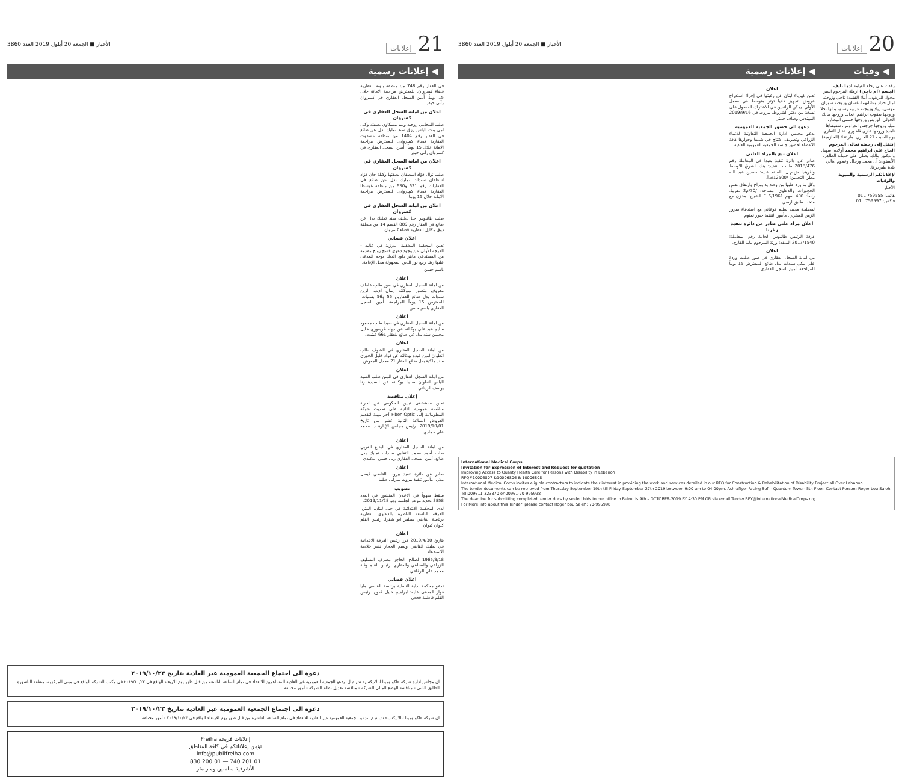21 إعلانات الأخبار ■ الجمعة 20 أيلول 2019 العدد 3860
◀ إعلانات رسمية
في العقار رقم 748 من منطقة بلونه العقارية قضاء كسروان. للمعترض مراجعة الامانة خلال 15 يوماً. أمين السجل العقاري في كسروان رآني حيدر
اعلان من امانة السجل العقاري في كسروان
طلب المحامي روجيه وليم مسكاوي بصفته وكيل امي بنت الياس رزق سند تمليك بدل عن ضائع في العقار رقم 1404 من منطقة عشقوت العقارية قضاء كسروان. للمعترض مراجعة الامانة خلال 15 يوماً. أمين السجل العقاري في كسروان رآني حيدر
اعلان من امانة السجل العقاري في كسروان
طلب نوال فؤاد اسطفان بصفتها وكيلة جان فؤاد اسطفان سندات تمليك بدل عن ضائع في العقارات رقم 621 و630 من منطقة غوسطا العقارية قضاء كسروان. للمعترض مراجعة الامانة خلال 15 يوماً.
اعلان من امانة السجل العقاري في كسروان
طلب طانيوس حنا لطيف سند تمليك بدل عن ضائع في العقار رقم 889 القسم 14 من منطقة ذوق مكايل العقارية قضاء كسروان.
اعلان قضائي
تعلن المحكمة المذهبية الدرزية في عاليه - الدرجة الأولى عن وجود دعوى فسخ زواج مقدمه من المستدعي ماهر داود الديك بوجه المدعى عليها رشا ربيع نور الدين المجهولة محل الإقامة.
باسم حسن
اعلان
من امانة السجل العقاري في صور طلب عاطف معروف منصور لموكلته ايمان اديب الزين سندات بدل ضائع للعقارين 55 و56 بستيات. للمعترض 15 يوماً للمراجعة. أمين السجل العقاري باسم حسن
اعلان
من امانة السجل العقاري في صيدا طلب محمود سليم عبد علي بوكالته عن جهاد غريغوري خليل محسن سند بدل عن ضائع للعقار 661 عبتيت.
اعلان
من امانة السجل العقاري في الشوف طلب انطوان امين عبده بوكالته عن فؤاد خليل الخوري سند ملكية بدل ضائع للعقار 21 مجدل المعوش.
اعلان
من امانة السجل العقاري في المتن طلب السيد الياس انطوان صليبا بوكالته عن السيدة رنا يوسف الزيناتي.
إعلان مناقصة
تعلن مستشفى تبنين الحكومي عن اجراء مناقصة عمومية الثانية على تحديث شبكة المعلوماتية إلى Fiber Optic آخر مهلة لتقديم العروض الساعة الثانية عشر من تاريخ 2019/10/01. رئيس مجلس الإدارة د. محمد علي حمادي
اعلان
من امانة السجل العقاري في البقاع الغربي طلب أحمد محمد التغلبي سندات تمليك بدل ضائع. أمين السجل العقاري ربى حسن الدغيدي
اعلان
صادر عن دائرة تنفيذ بيروت القاضي فيصل مكي. مأمور تنفيذ بيروت ميرابل صليبا
تصويب
سقط سهواً في الاعلان المنشور في العدد 3858 تحديد موعد الجلسة وهو 2019/11/28.
لدى المحكمة الابتدائية في جبل لبنان، المتن، الغرفة التاسعة الناظرة بالدعاوى العقارية برئاسة القاضي سيلفر ابو شقرا. رئيس القلم كيوان كيوان
اعلان
بتاريخ 2019/4/30 قرر رئيس الغرفة الابتدائية في بعلبك القاضي وسيم الحجار نشر خلاصة الاستدعاء.
1965/8/18 لصالح الحاجز مصرف التسليف الزراعي والصناعي والعقاري. رئيس القلم وفاء محمد علي الرفاعي
اعلان قضائي
تدعو محكمة بداية النبطية برئاسة القاضي مايا فواز المدعى عليه: ابراهيم خليل قدوح. رئيس القلم فاطمة فحص
دعوة الى اجتماع الجمعية العمومية غير العادية بتاريخ ٢٠١٩/١٠/٢٣
ان مجلس ادارة شركة «اكونومينا انالاتيكس» ش.م.ل. يدعو الجمعية العمومية غير العادية للمساهمين للانعقاد في تمام الساعة التاسعة من قبل ظهر يوم الاربعاء الواقع في ٢٠١٩/١٠/٢٣ في مكتب الشركة الواقع في مبنى المركزية، منطقة الباشورة الطابق الثاني - مناقشة الوضع المالي للشركة - مناقشة تعديل نظام الشركة - أمور مختلفة.
دعوة الى اجتماع الجمعية العمومية غير العادية بتاريخ ٢٠١٩/١٠/٢٣
ان شركة «اكونومينا انالاتيكس» ش.م.م. تدعو الجمعية العمومية غير العادية للانعقاد في تمام الساعة العاشرة من قبل ظهر يوم الاربعاء الواقع في ٢٠١٩/١٠/٢٣ - أمور مختلفة.
إعلانات فريحة Freiha
تؤمن إعلاناتكم في كافة المناطق
info@publifreiha.com
01 201 740 — 01 200 830
الأشرفية ساسين ومار متر
20 إعلانات الأخبار ■ الجمعة 20 أيلول 2019 العدد 3860
◀ وفيات
رقدت على رجاء القيامة ادما نايف الجضم (ام ناجي) ارملة المرحوم اسبر مخول البرهون. أبناء الفقيدة ناجي وزوجته امال حداد وعائلتهما، غسان وزوجته سوزان موسى، زياد وزوجته عربية رستم، بناتها نجلا وزوجها يعقوب ابراهيم، نجات وزوجها مالك الخولي، لوريس وزوجها حسني البيطار، ميليا وزوجها جرجس اندراوس، شقيقتاها ناهدة وزوجها غازي فاخوري. تقبل التعازي يوم السبت 21 الجاري. مار تقلا (الحازمية).
إنتقل إلى رحمته تعالى المرحوم الحاج علي ابراهيم محمد أولاده: سهيل والدكتور مالك. يصلى على جثمانه الطاهر. الأسفون: آل محمد ورحال وعموم أهالي بلدة طيرحرفا.
لإعلاناتكم الرسمية والمبوبة والوفيات
الأخبار
هاتف: 759555 ـ 01
فاكس: 759597 ـ 01
◀ إعلانات رسمية
اعلان
تعلن كهرباء لبنان عن رغبتها في إجراء استدراج عروض لتجهيز خلايا توتر متوسط في معمل الأولي. يمكن للراغبين في الاشتراك الحصول على نسخة من دفتر الشروط. بيروت في 2019/9/16 المهندس وصاف حنيني
دعوة الى حضور الجمعية العمومية
يدعو مجلس ادارة الجمعية التعاونية للانماء الزراعي وتصريف الانتاج في شليفا وجوارها كافة الاعضاء لحضور جلسة الجمعية العمومية العادية.
اعلان بيع بالمزاد العلني
صادر عن دائرة تنفيذ بعبدا في المعاملة رقم 2018/476 طالب التنفيذ: بنك الشرق الاوسط وافريقيا ش.م.ل. المنفذ عليه: حسين عبد الله مطر. التخمين: /12500/د.أ.
وكل ما ورد عليها من وضع يد وبراح وارتفاق نفس الحجوزات والدعاوى. مساحة: /70/م2 تقريباً. رابعاً: 400 سهم 6/1961 E الشياح: مخزن مع متخت طابق ارضي.
لمصلحة محمد سليم فوعاني مع استدعاء بمرور الزمن العشري. مأمور التنفيذ جبور نمنوم
اعلان مزاد علني صادر عن دائرة تنفيذ زغرتا
غرفة الرئيس طانيوس الحايك رقم المعاملة: 2017/1540 المنفذ: ورثة المرحوم ماما القارح.
اعلان
من امانة السجل العقاري في صور طلبت وردة علي مكي سندات بدل ضائع. للمعترض 15 يوماً للمراجعة. أمين السجل العقاري
International Medical Corps
Invitation for Expression of Interest and Request for quotation
Improving Access to Quality Health Care for Persons with Disability in Lebanon
RFQ#10006807 &10006806 & 10006808
International Medical Corps invites eligible contractors to indicate their interest in providing the work and services detailed in our RFQ for Construction & Rehabilitation of Disability Project all Over Lebanon.
The tender documents can be retrieved from Thursday September 19th till Friday September 27th 2019 between 9:00 am to 04:00pm. Ashrafiye- Facing Sofil- Quantum Tower- 5th Floor. Contact Person: Roger bou Saleh. Tel:009611-323870 or 00961-70-995998
The deadline for submitting completed tender docs by sealed bids to our office in Beirut is 9th – OCTOBER-2019 BY 4:30 PM OR via email Tender.BEY@InternationalMedicalCorps.org
For More info about this Tender, please contact Roger bou Saleh: 70-995998